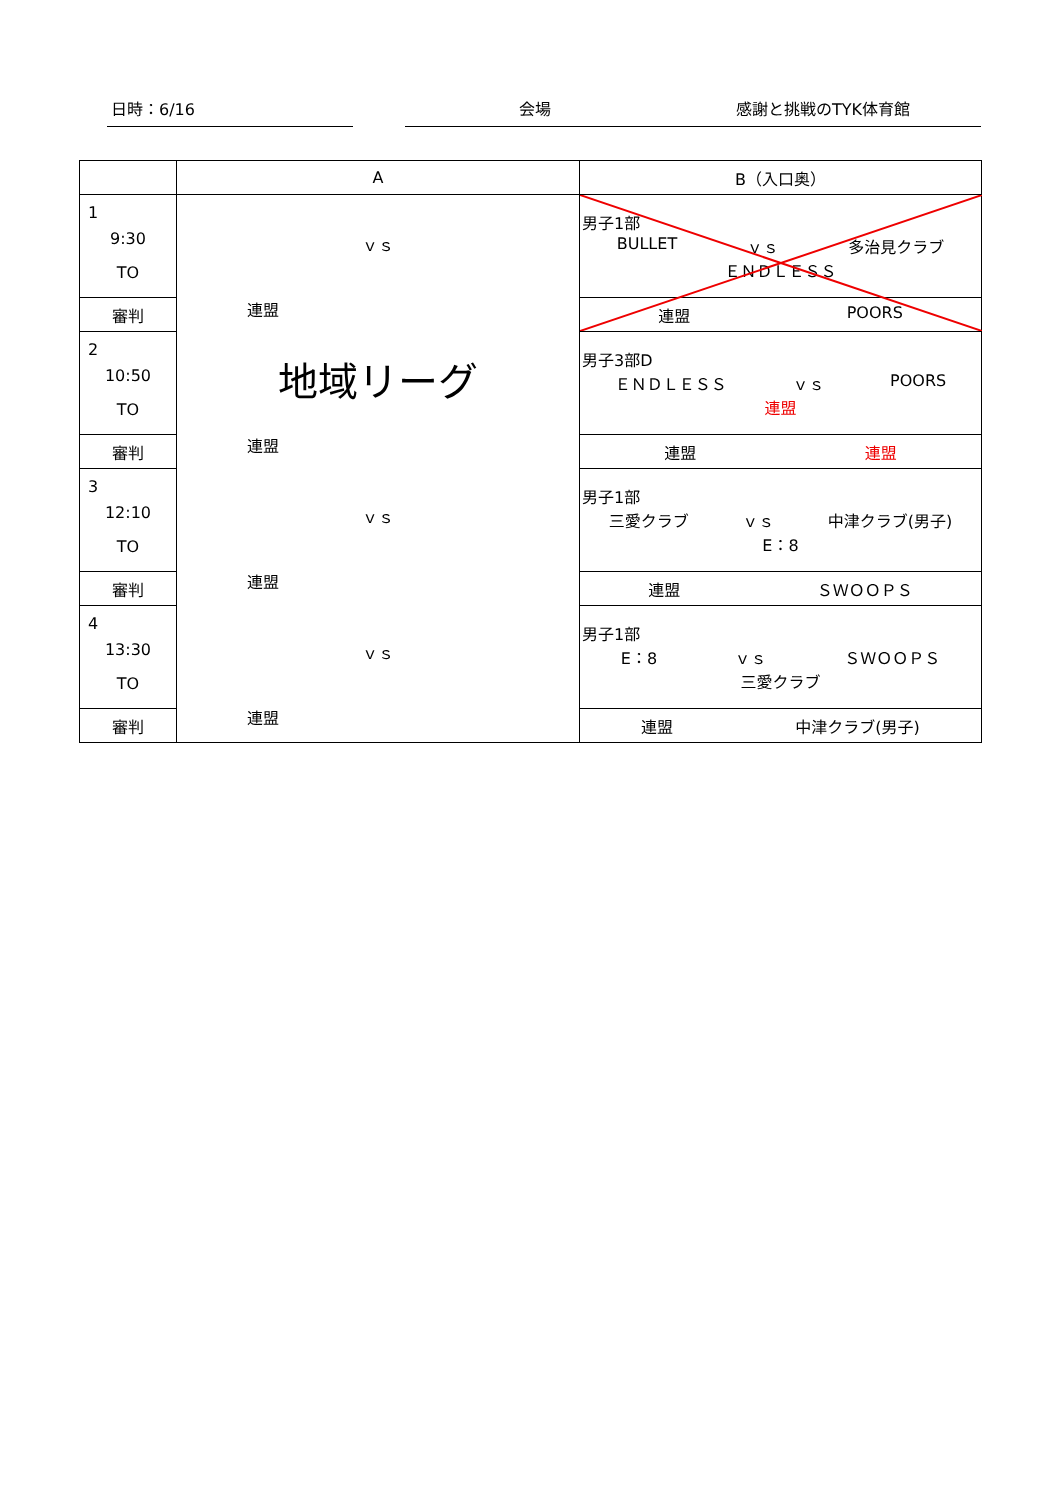日時：6/16 会場 感謝と挑戦のTYK体育館
| | A | B（入口奥） |
| --- | --- | --- |
| 1 9:30 TO | ｖｓ 連盟 地域リーグ 連盟 ｖｓ 連盟 ｖｓ 連盟 | 男子1部 BULLET ｖｓ 多治見クラブ ＥＮＤＬＥＳＳ |
| 審判 | | 連盟 POORS |
| 2 10:50 TO | | 男子3部D ＥＮＤＬＥＳＳ ｖｓ POORS 連盟 |
| 審判 | | 連盟 連盟 |
| 3 12:10 TO | | 男子1部 三愛クラブ ｖｓ 中津クラブ(男子) E：8 |
| 審判 | | 連盟 ＳＷＯＯＰＳ |
| 4 13:30 TO | | 男子1部 E：8 ｖｓ ＳＷＯＯＰＳ 三愛クラブ |
| 審判 | | 連盟 中津クラブ(男子) |